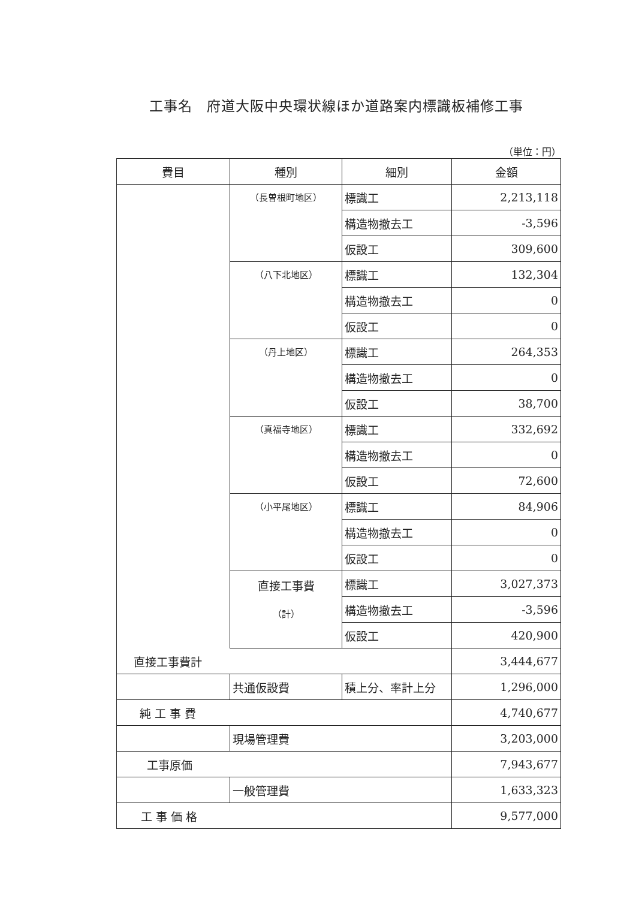工事名　府道大阪中央環状線ほか道路案内標識板補修工事
（単位：円）
| 費目 | 種別 | 細別 | 金額 |
| --- | --- | --- | --- |
| | （長曽根町地区） | 標識工 | 2,213,118 |
| | | 構造物撤去工 | -3,596 |
| | | 仮設工 | 309,600 |
| | （八下北地区） | 標識工 | 132,304 |
| | | 構造物撤去工 | 0 |
| | | 仮設工 | 0 |
| | （丹上地区） | 標識工 | 264,353 |
| | | 構造物撤去工 | 0 |
| | | 仮設工 | 38,700 |
| | （真福寺地区） | 標識工 | 332,692 |
| | | 構造物撤去工 | 0 |
| | | 仮設工 | 72,600 |
| | （小平尾地区） | 標識工 | 84,906 |
| | | 構造物撤去工 | 0 |
| | | 仮設工 | 0 |
| | 直接工事費 （計） | 標識工 | 3,027,373 |
| | | 構造物撤去工 | -3,596 |
| | | 仮設工 | 420,900 |
| 直接工事費計 | | | 3,444,677 |
| | 共通仮設費 | 積上分、率計上分 | 1,296,000 |
| 純 工 事 費 | | | 4,740,677 |
| | 現場管理費 | | 3,203,000 |
| 工事原価 | | | 7,943,677 |
| | 一般管理費 | | 1,633,323 |
| 工 事 価 格 | | | 9,577,000 |